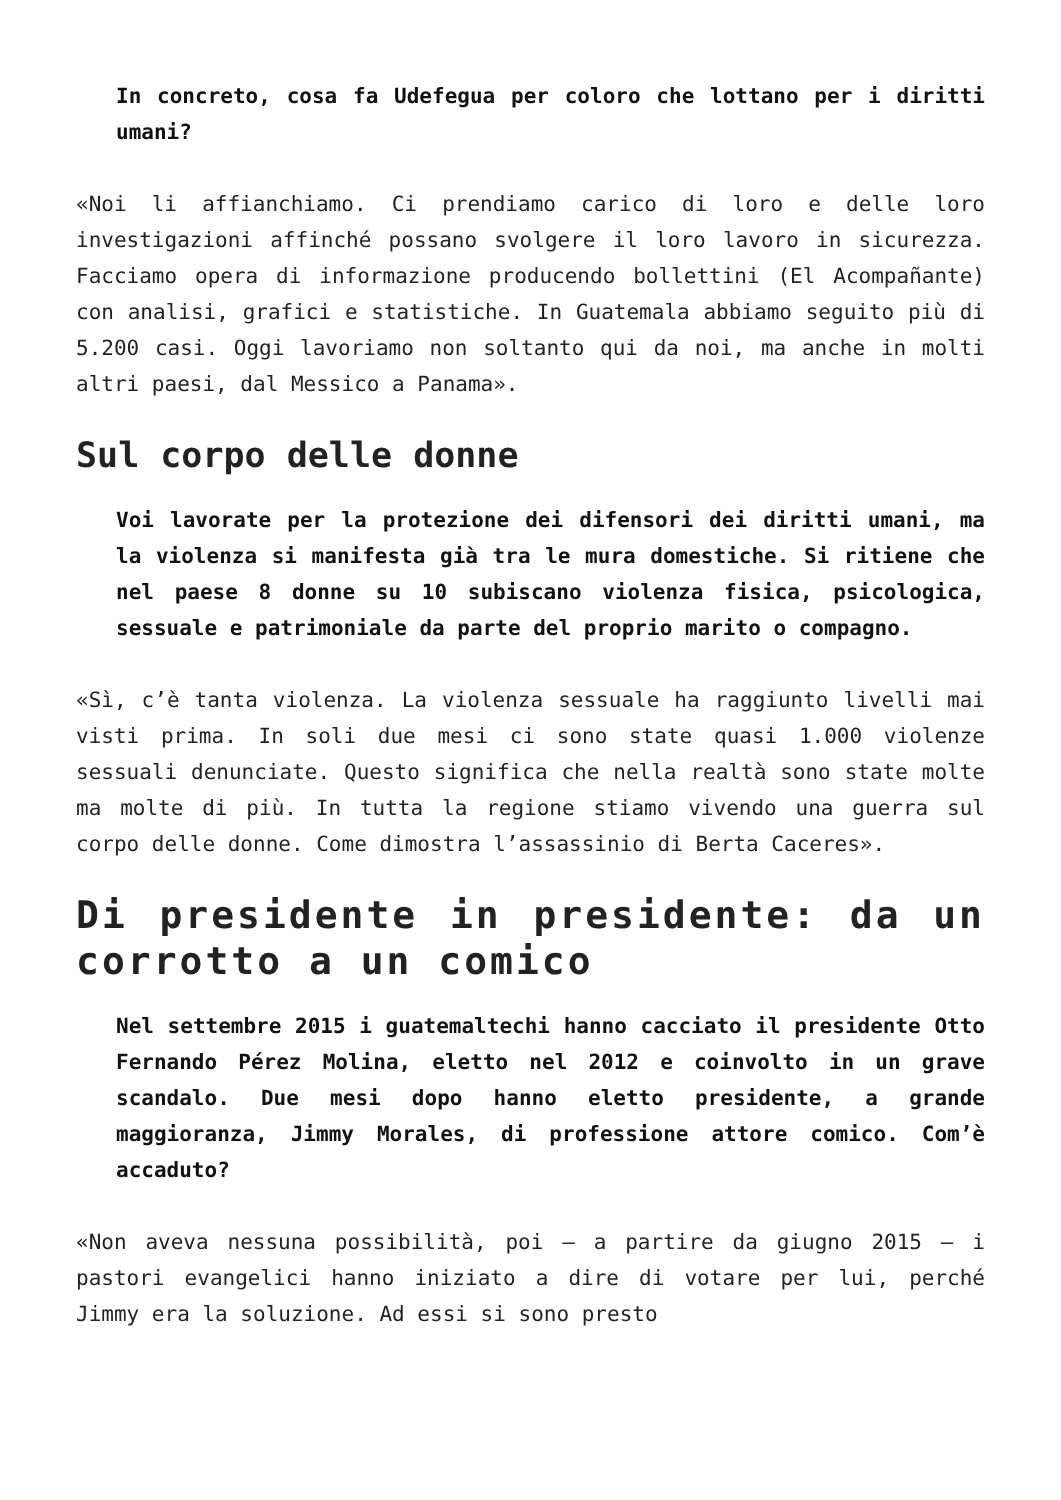In concreto, cosa fa Udefegua per coloro che lottano per i diritti umani?
«Noi li affianchiamo. Ci prendiamo carico di loro e delle loro investigazioni affinché possano svolgere il loro lavoro in sicurezza. Facciamo opera di informazione producendo bollettini (El Acompañante) con analisi, grafici e statistiche. In Guatemala abbiamo seguito più di 5.200 casi. Oggi lavoriamo non soltanto qui da noi, ma anche in molti altri paesi, dal Messico a Panama».
Sul corpo delle donne
Voi lavorate per la protezione dei difensori dei diritti umani, ma la violenza si manifesta già tra le mura domestiche. Si ritiene che nel paese 8 donne su 10 subiscano violenza fisica, psicologica, sessuale e patrimoniale da parte del proprio marito o compagno.
«Sì, c’è tanta violenza. La violenza sessuale ha raggiunto livelli mai visti prima. In soli due mesi ci sono state quasi 1.000 violenze sessuali denunciate. Questo significa che nella realtà sono state molte ma molte di più. In tutta la regione stiamo vivendo una guerra sul corpo delle donne. Come dimostra l’assassinio di Berta Caceres».
Di presidente in presidente: da un corrotto a un comico
Nel settembre 2015 i guatemaltechi hanno cacciato il presidente Otto Fernando Pérez Molina, eletto nel 2012 e coinvolto in un grave scandalo. Due mesi dopo hanno eletto presidente, a grande maggioranza, Jimmy Morales, di professione attore comico. Com’è accaduto?
«Non aveva nessuna possibilità, poi – a partire da giugno 2015 – i pastori evangelici hanno iniziato a dire di votare per lui, perché Jimmy era la soluzione. Ad essi si sono presto